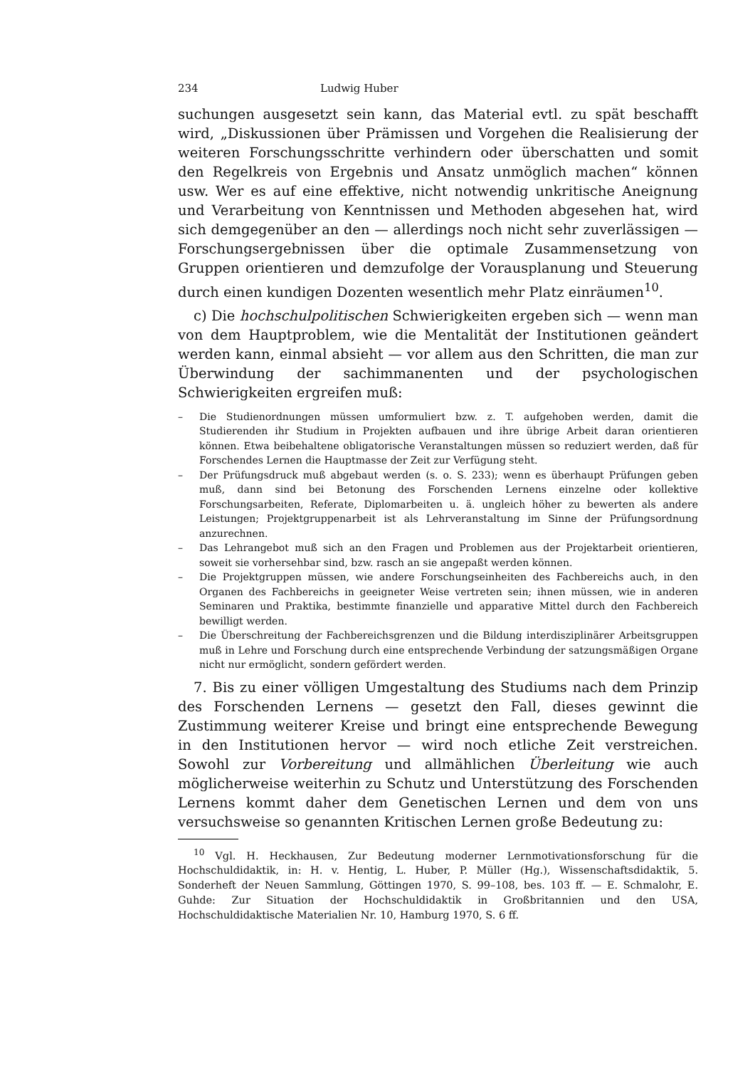234 Ludwig Huber
suchungen ausgesetzt sein kann, das Material evtl. zu spät beschafft wird, „Diskussionen über Prämissen und Vorgehen die Realisierung der weiteren Forschungsschritte verhindern oder überschatten und somit den Regelkreis von Ergebnis und Ansatz unmöglich machen“ können usw. Wer es auf eine effektive, nicht notwendig unkritische Aneignung und Verarbeitung von Kenntnissen und Methoden abgesehen hat, wird sich demgegenüber an den — allerdings noch nicht sehr zuverlässigen — Forschungsergebnissen über die optimale Zusammensetzung von Gruppen orientieren und demzufolge der Vorausplanung und Steuerung durch einen kundigen Dozenten wesentlich mehr Platz einräumen<sup>10</sup>.
c) Die hochschulpolitischen Schwierigkeiten ergeben sich — wenn man von dem Hauptproblem, wie die Mentalität der Institutionen geändert werden kann, einmal absieht — vor allem aus den Schritten, die man zur Überwindung der sachimmanenten und der psychologischen Schwierigkeiten ergreifen muß:
– Die Studienordnungen müssen umformuliert bzw. z. T. aufgehoben werden, damit die Studierenden ihr Studium in Projekten aufbauen und ihre übrige Arbeit daran orientieren können. Etwa beibehaltene obligatorische Veranstaltungen müssen so reduziert werden, daß für Forschendes Lernen die Hauptmasse der Zeit zur Verfügung steht.
– Der Prüfungsdruck muß abgebaut werden (s. o. S. 233); wenn es überhaupt Prüfungen geben muß, dann sind bei Betonung des Forschenden Lernens einzelne oder kollektive Forschungsarbeiten, Referate, Diplomarbeiten u. ä. ungleich höher zu bewerten als andere Leistungen; Projektgruppenarbeit ist als Lehrveranstaltung im Sinne der Prüfungsordnung anzurechnen.
– Das Lehrangebot muß sich an den Fragen und Problemen aus der Projektarbeit orientieren, soweit sie vorhersehbar sind, bzw. rasch an sie angepaßt werden können.
– Die Projektgruppen müssen, wie andere Forschungseinheiten des Fachbereichs auch, in den Organen des Fachbereichs in geeigneter Weise vertreten sein; ihnen müssen, wie in anderen Seminaren und Praktika, bestimmte finanzielle und apparative Mittel durch den Fachbereich bewilligt werden.
– Die Überschreitung der Fachbereichsgrenzen und die Bildung interdisziplinärer Arbeitsgruppen muß in Lehre und Forschung durch eine entsprechende Verbindung der satzungsmäßigen Organe nicht nur ermöglicht, sondern gefördert werden.
7. Bis zu einer völligen Umgestaltung des Studiums nach dem Prinzip des Forschenden Lernens — gesetzt den Fall, dieses gewinnt die Zustimmung weiterer Kreise und bringt eine entsprechende Bewegung in den Institutionen hervor — wird noch etliche Zeit verstreichen. Sowohl zur Vorbereitung und allmählichen Überleitung wie auch möglicherweise weiterhin zu Schutz und Unterstützung des Forschenden Lernens kommt daher dem Genetischen Lernen und dem von uns versuchsweise so genannten Kritischen Lernen große Bedeutung zu:
<sup>10</sup> Vgl. H. Heckhausen, Zur Bedeutung moderner Lernmotivationsforschung für die Hochschuldidaktik, in: H. v. Hentig, L. Huber, P. Müller (Hg.), Wissenschaftsdidaktik, 5. Sonderheft der Neuen Sammlung, Göttingen 1970, S. 99–108, bes. 103 ff. — E. Schmalohr, E. Guhde: Zur Situation der Hochschuldidaktik in Großbritannien und den USA, Hochschuldidaktische Materialien Nr. 10, Hamburg 1970, S. 6 ff.